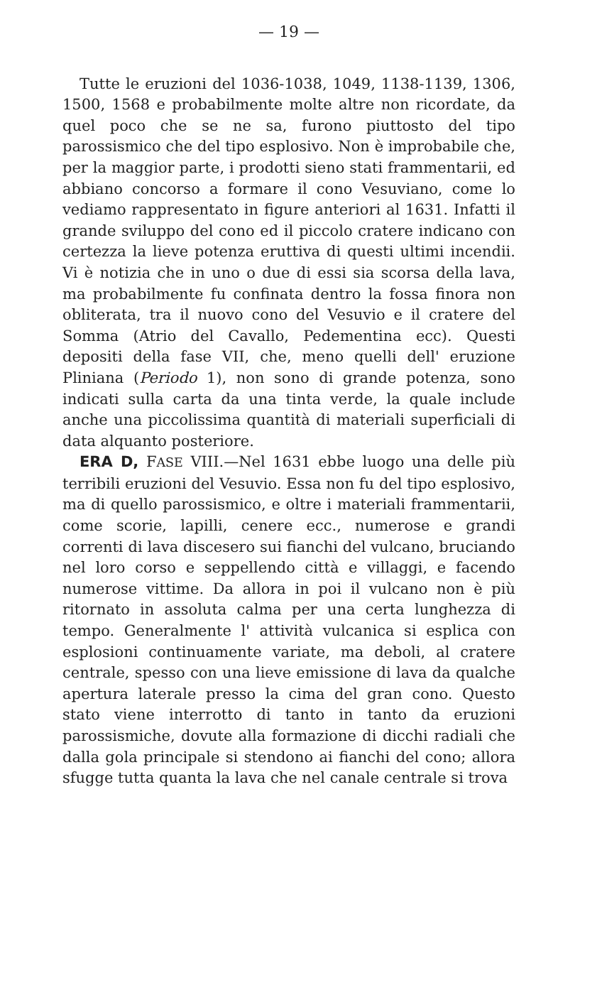— 19 —
Tutte le eruzioni del 1036-1038, 1049, 1138-1139, 1306, 1500, 1568 e probabilmente molte altre non ricordate, da quel poco che se ne sa, furono piuttosto del tipo parossismico che del tipo esplosivo. Non è improbabile che, per la maggior parte, i prodotti sieno stati frammentarii, ed abbiano concorso a formare il cono Vesuviano, come lo vediamo rappresentato in figure anteriori al 1631. Infatti il grande sviluppo del cono ed il piccolo cratere indicano con certezza la lieve potenza eruttiva di questi ultimi incendii. Vi è notizia che in uno o due di essi sia scorsa della lava, ma probabilmente fu confinata dentro la fossa finora non obliterata, tra il nuovo cono del Vesuvio e il cratere del Somma (Atrio del Cavallo, Pedementina ecc). Questi depositi della fase VII, che, meno quelli dell' eruzione Pliniana (Periodo 1), non sono di grande potenza, sono indicati sulla carta da una tinta verde, la quale include anche una piccolissima quantità di materiali superficiali di data alquanto posteriore.
ERA D, FASE VIII.—Nel 1631 ebbe luogo una delle più terribili eruzioni del Vesuvio. Essa non fu del tipo esplosivo, ma di quello parossismico, e oltre i materiali frammentarii, come scorie, lapilli, cenere ecc., numerose e grandi correnti di lava discesero sui fianchi del vulcano, bruciando nel loro corso e seppellendo città e villaggi, e facendo numerose vittime. Da allora in poi il vulcano non è più ritornato in assoluta calma per una certa lunghezza di tempo. Generalmente l' attività vulcanica si esplica con esplosioni continuamente variate, ma deboli, al cratere centrale, spesso con una lieve emissione di lava da qualche apertura laterale presso la cima del gran cono. Questo stato viene interrotto di tanto in tanto da eruzioni parossismiche, dovute alla formazione di dicchi radiali che dalla gola principale si stendono ai fianchi del cono; allora sfugge tutta quanta la lava che nel canale centrale si trova